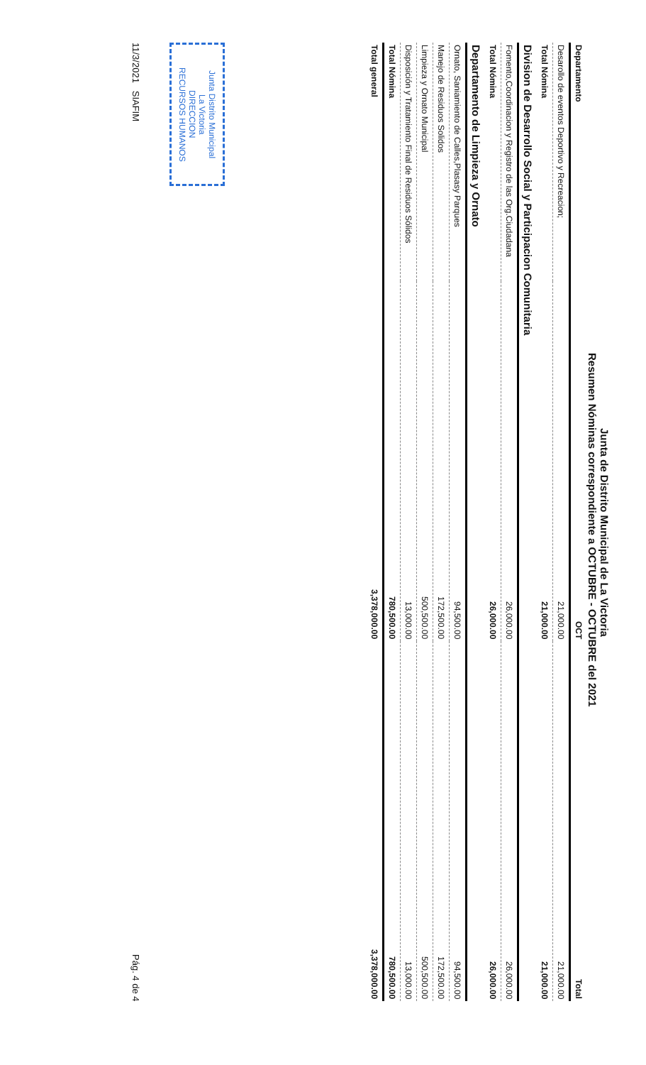Junta de Distrito Municipal de La Victoria
Resumen Nóminas correspondiente a OCTUBRE - OCTUBRE del 2021
| Departamento | OCT | Total |
| --- | --- | --- |
| Desarollo de eventos Deportivo y Recreacion; | 21,000.00 | 21,000.00 |
| Total Nómina | 21,000.00 | 21,000.00 |
| Division de Desarrollo Social y Participacion Comunitaria | | |
| Fomento,Coordinacion y Registro de las Org.Ciudadana | 26,000.00 | 26,000.00 |
| Total Nómina | 26,000.00 | 26,000.00 |
| Departamento de Limpieza y Ornato | | |
| Ornato, Saniamiento de Calles,Plasasy Parques | 94,500.00 | 94,500.00 |
| Manejo de Residuos Solidos | 172,500.00 | 172,500.00 |
| Limpieza y Ornato Municipal | 500,500.00 | 500,500.00 |
| Disposición y Tratamiento Final de Residuos Sólidos | 13,000.00 | 13,000.00 |
| Total Nómina | 780,500.00 | 780,500.00 |
| Total general | 3,378,000.00 | 3,378,000.00 |
Junta Distrito Municipal
La Victoria
DIRECCION
RECURSOS HUMANOS
11/3/2021 SIAFIM Pág. 4 de 4